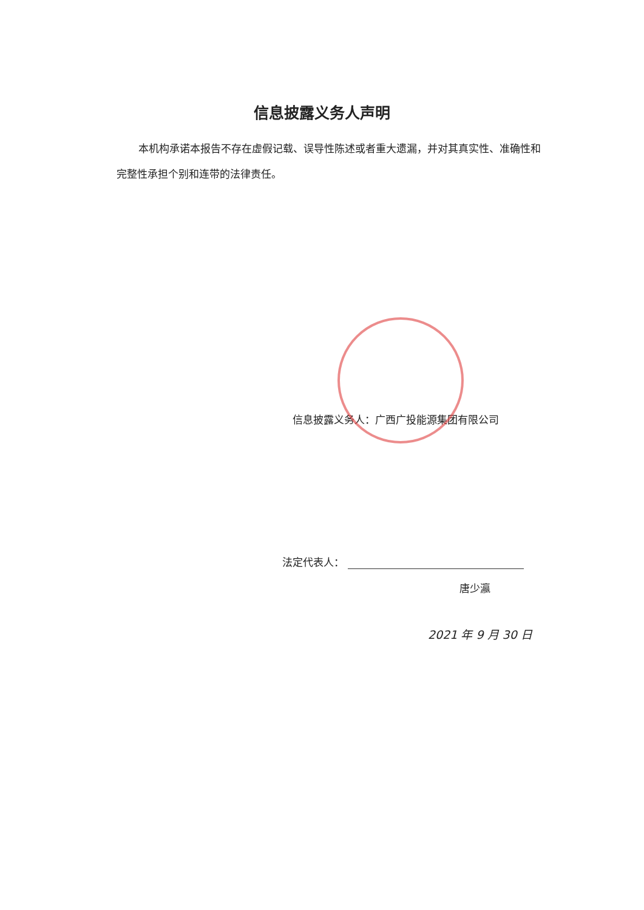信息披露义务人声明
本机构承诺本报告不存在虚假记载、误导性陈述或者重大遗漏，并对其真实性、准确性和完整性承担个别和连带的法律责任。
信息披露义务人：广西广投能源集团有限公司
法定代表人：
唐少瀛
2021 年 9 月 30 日